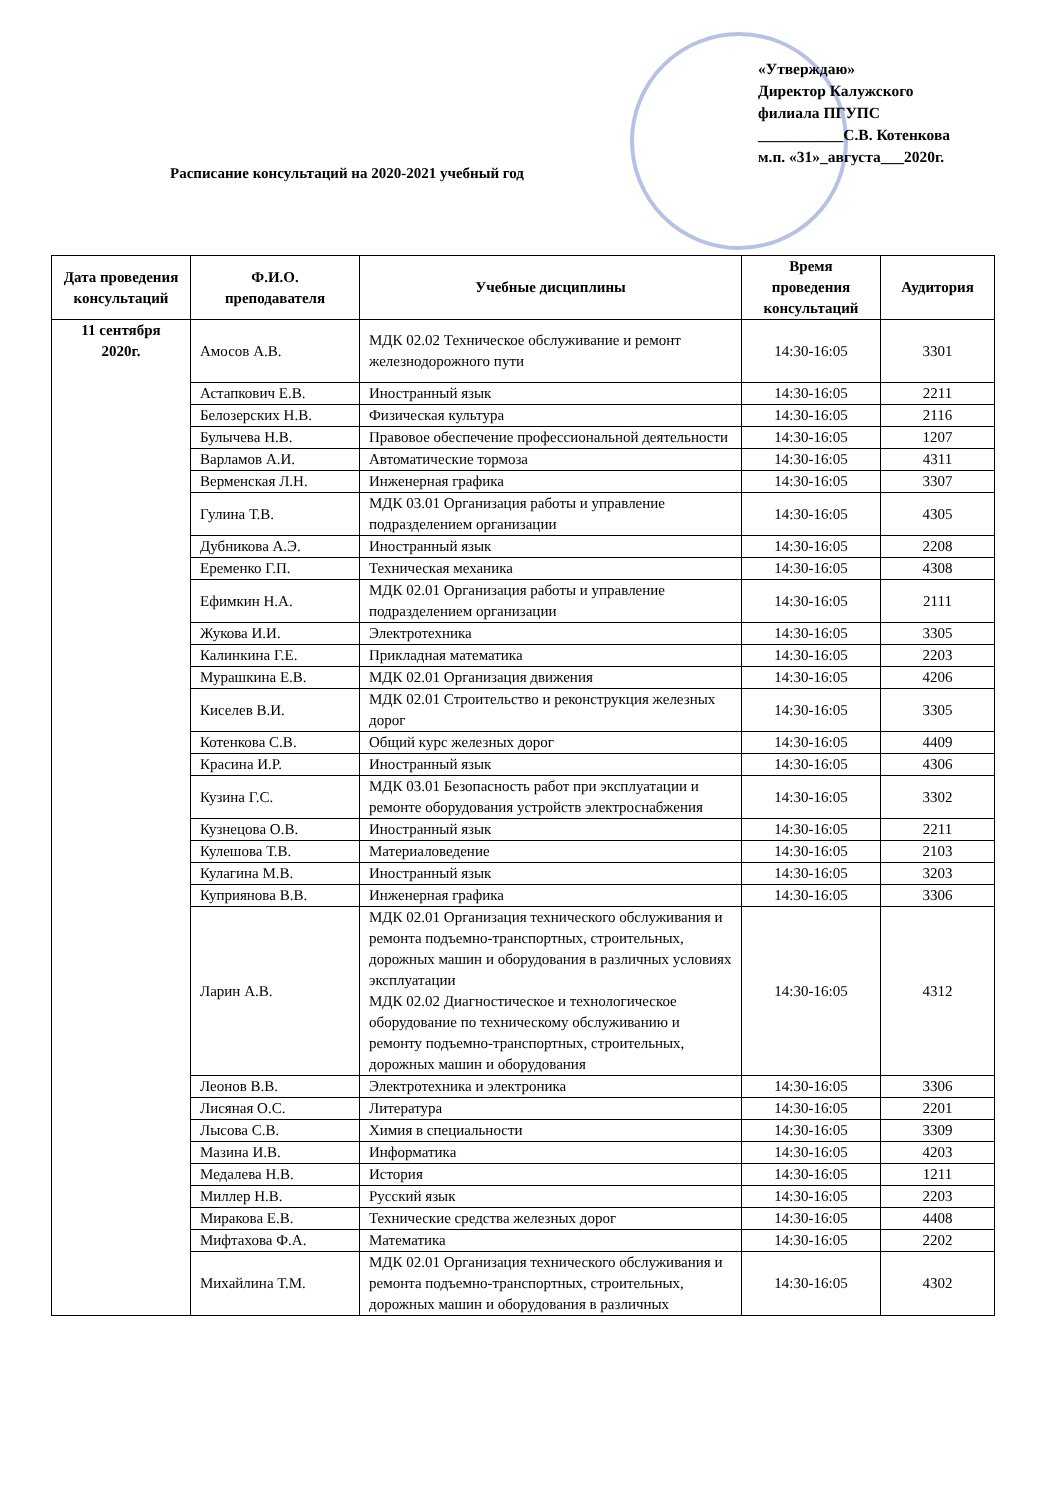«Утверждаю»
Директор Калужского
филиала ПГУПС
___________С.В. Котенкова
м.п. «31»_августа___2020г.
Расписание консультаций на 2020-2021 учебный год
| Дата проведения консультаций | Ф.И.О. преподавателя | Учебные дисциплины | Время проведения консультаций | Аудитория |
| --- | --- | --- | --- | --- |
| 11 сентября 2020г. | Амосов А.В. | МДК 02.02 Техническое обслуживание и ремонт железнодорожного пути | 14:30-16:05 | 3301 |
| | Астапкович Е.В. | Иностранный язык | 14:30-16:05 | 2211 |
| | Белозерских Н.В. | Физическая культура | 14:30-16:05 | 2116 |
| | Булычева Н.В. | Правовое обеспечение профессиональной деятельности | 14:30-16:05 | 1207 |
| | Варламов А.И. | Автоматические тормоза | 14:30-16:05 | 4311 |
| | Верменская Л.Н. | Инженерная графика | 14:30-16:05 | 3307 |
| | Гулина Т.В. | МДК 03.01 Организация работы и управление подразделением организации | 14:30-16:05 | 4305 |
| | Дубникова А.Э. | Иностранный язык | 14:30-16:05 | 2208 |
| | Еременко Г.П. | Техническая механика | 14:30-16:05 | 4308 |
| | Ефимкин Н.А. | МДК 02.01 Организация работы и управление подразделением организации | 14:30-16:05 | 2111 |
| | Жукова И.И. | Электротехника | 14:30-16:05 | 3305 |
| | Калинкина Г.Е. | Прикладная математика | 14:30-16:05 | 2203 |
| | Мурашкина Е.В. | МДК 02.01 Организация движения | 14:30-16:05 | 4206 |
| | Киселев В.И. | МДК 02.01 Строительство и реконструкция железных дорог | 14:30-16:05 | 3305 |
| | Котенкова С.В. | Общий курс железных дорог | 14:30-16:05 | 4409 |
| | Красина И.Р. | Иностранный язык | 14:30-16:05 | 4306 |
| | Кузина Г.С. | МДК 03.01 Безопасность работ при эксплуатации и ремонте оборудования устройств электроснабжения | 14:30-16:05 | 3302 |
| | Кузнецова О.В. | Иностранный язык | 14:30-16:05 | 2211 |
| | Кулешова Т.В. | Материаловедение | 14:30-16:05 | 2103 |
| | Кулагина М.В. | Иностранный язык | 14:30-16:05 | 3203 |
| | Куприянова В.В. | Инженерная графика | 14:30-16:05 | 3306 |
| | Ларин А.В. | МДК 02.01 Организация технического обслуживания и ремонта подъемно-транспортных, строительных, дорожных машин и оборудования в различных условиях эксплуатации МДК 02.02 Диагностическое и технологическое оборудование по техническому обслуживанию и ремонту подъемно-транспортных, строительных, дорожных машин и оборудования | 14:30-16:05 | 4312 |
| | Леонов В.В. | Электротехника и электроника | 14:30-16:05 | 3306 |
| | Лисяная О.С. | Литература | 14:30-16:05 | 2201 |
| | Лысова С.В. | Химия в специальности | 14:30-16:05 | 3309 |
| | Мазина И.В. | Информатика | 14:30-16:05 | 4203 |
| | Медалева Н.В. | История | 14:30-16:05 | 1211 |
| | Миллер Н.В. | Русский язык | 14:30-16:05 | 2203 |
| | Миракова Е.В. | Технические средства железных дорог | 14:30-16:05 | 4408 |
| | Мифтахова Ф.А. | Математика | 14:30-16:05 | 2202 |
| | Михайлина Т.М. | МДК 02.01 Организация технического обслуживания и ремонта подъемно-транспортных, строительных, дорожных машин и оборудования в различных | 14:30-16:05 | 4302 |